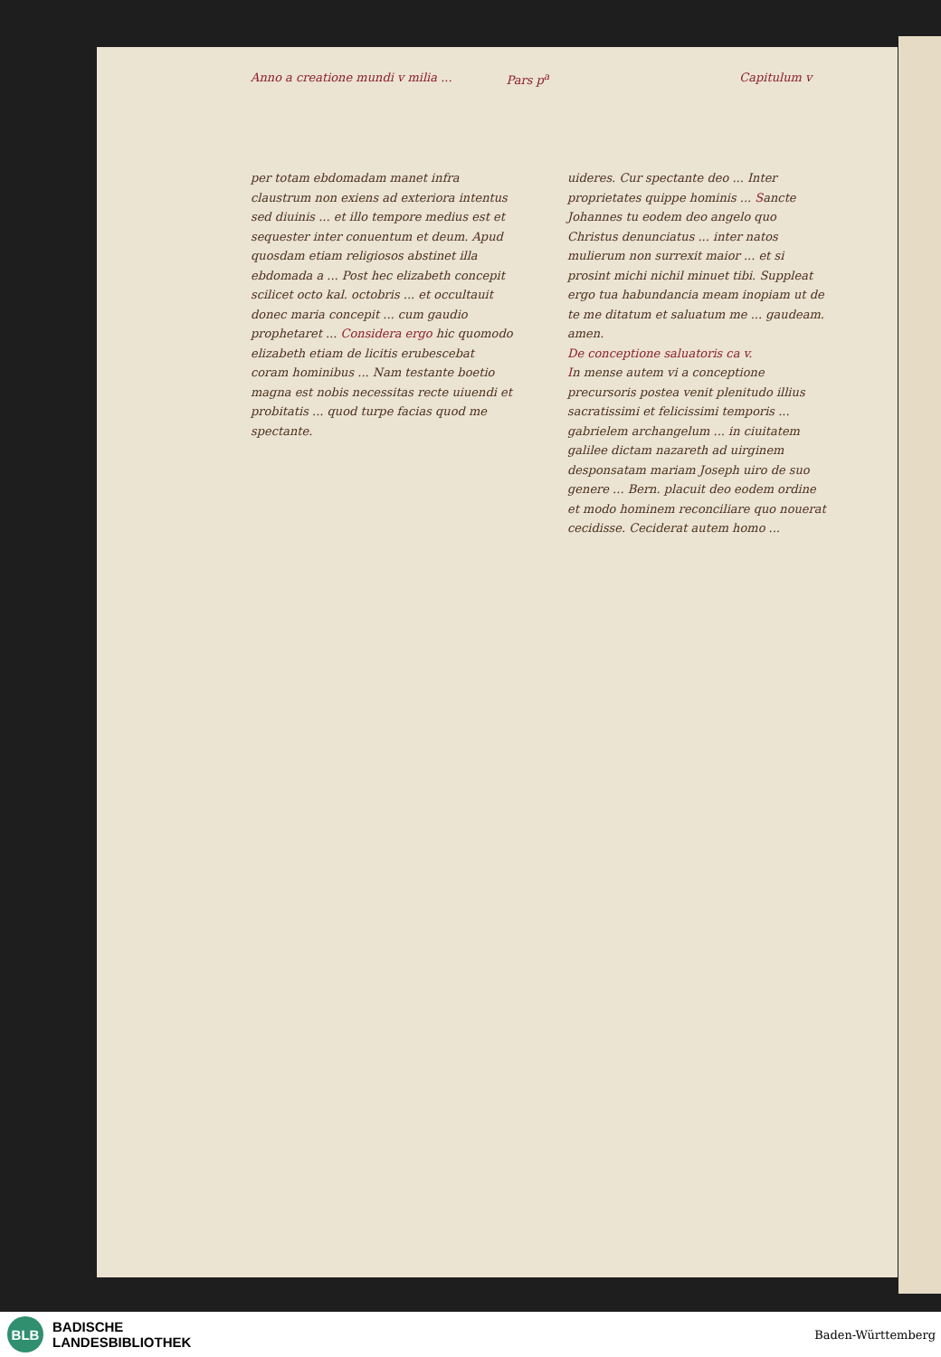Anno a creatione mundi v milia ... Pars p<sup>a</sup> Capitulum v
per totam ebdomadam manet infra claustrum non exiens ad exteriora intentus sed diuinis ... et illo tempore medius est et sequester inter conuentum et deum. Apud quosdam etiam religiosos abstinet illa ebdomada a ... Post hec elizabeth concepit scilicet octo kal. octobris ... et occultauit donec maria concepit ... cum gaudio prophetaret ... Considera ergo hic quomodo elizabeth etiam de licitis erubescebat coram hominibus ... Nam testante boetio magna est nobis necessitas recte uiuendi et probitatis ... quod turpe facias quod me spectante.
uideres. Cur spectante deo ... Inter proprietates quippe hominis ... Sancte Johannes tu eodem deo angelo quo Christus denunciatus ... inter natos mulierum non surrexit maior ... et si prosint michi nichil minuet tibi. Suppleat ergo tua habundancia meam inopiam ut de te me ditatum et saluatum me ... gaudeam. amen.
De conceptione saluatoris ca v.
In mense autem vi a conceptione precursoris postea venit plenitudo illius sacratissimi et felicissimi temporis ... gabrielem archangelum ... in ciuitatem galilee dictam nazareth ad uirginem desponsatam mariam Joseph uiro de suo genere ... Bern. placuit deo eodem ordine et modo hominem reconciliare quo nouerat cecidisse. Ceciderat autem homo ...
BLB
BADISCHE
LANDESBIBLIOTHEK
Baden-Württemberg